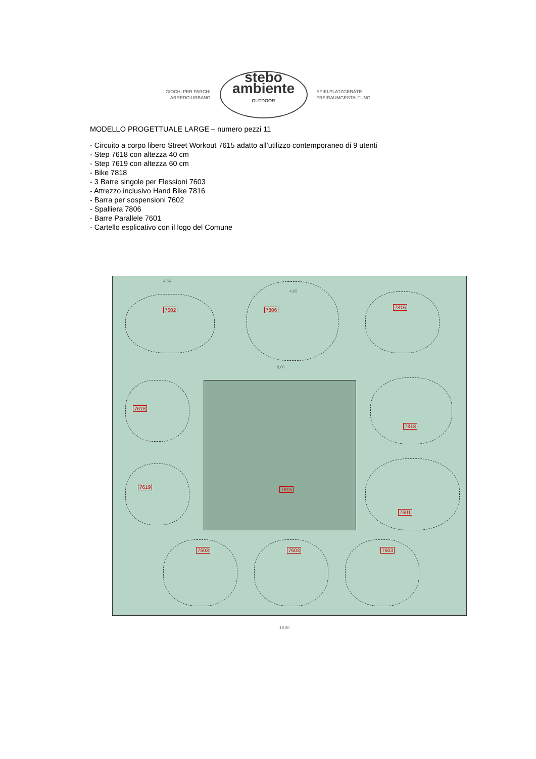GIOCHI PER PARCHI
ARREDO URBANO
stebo
ambiente
OUTDOOR
SPIELPLATZGERÄTE
FREIRAUMGESTALTUNG
MODELLO PROGETTUALE LARGE – numero pezzi 11
- Circuito a corpo libero Street Workout 7615 adatto all’utilizzo contemporaneo di 9 utenti
- Step 7618 con altezza 40 cm
- Step 7619 con altezza 60 cm
- Bike 7818
- 3 Barre singole per Flessioni 7603
- Attrezzo inclusivo Hand Bike 7816
- Barra per sospensioni 7602
- Spalliera 7806
- Barre Parallele 7601
- Cartello esplicativo con il logo del Comune
4,66
4,65
8,00
19,00
7602 7806 7816
7618
7619
7818
7615
7601
7603 7603 7603